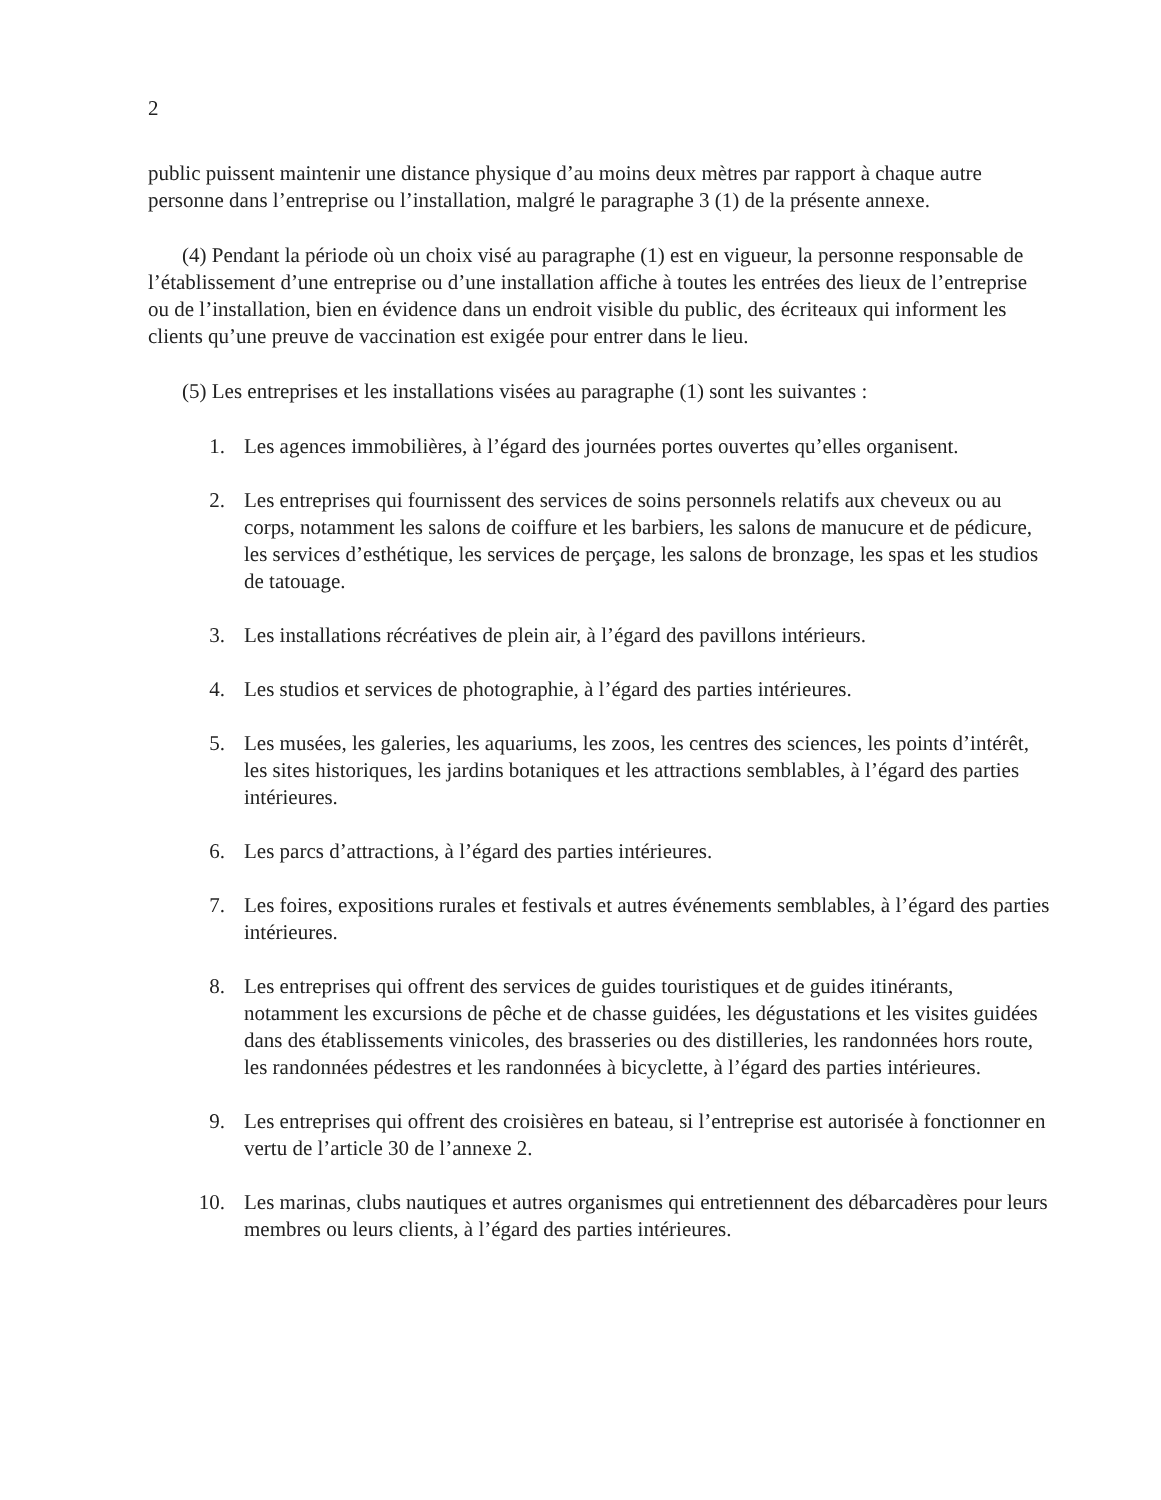2
public puissent maintenir une distance physique d’au moins deux mètres par rapport à chaque autre personne dans l’entreprise ou l’installation, malgré le paragraphe 3 (1) de la présente annexe.
(4) Pendant la période où un choix visé au paragraphe (1) est en vigueur, la personne responsable de l’établissement d’une entreprise ou d’une installation affiche à toutes les entrées des lieux de l’entreprise ou de l’installation, bien en évidence dans un endroit visible du public, des écriteaux qui informent les clients qu’une preuve de vaccination est exigée pour entrer dans le lieu.
(5) Les entreprises et les installations visées au paragraphe (1) sont les suivantes :
1. Les agences immobilières, à l’égard des journées portes ouvertes qu’elles organisent.
2. Les entreprises qui fournissent des services de soins personnels relatifs aux cheveux ou au corps, notamment les salons de coiffure et les barbiers, les salons de manucure et de pédicure, les services d’esthétique, les services de perçage, les salons de bronzage, les spas et les studios de tatouage.
3. Les installations récréatives de plein air, à l’égard des pavillons intérieurs.
4. Les studios et services de photographie, à l’égard des parties intérieures.
5. Les musées, les galeries, les aquariums, les zoos, les centres des sciences, les points d’intérêt, les sites historiques, les jardins botaniques et les attractions semblables, à l’égard des parties intérieures.
6. Les parcs d’attractions, à l’égard des parties intérieures.
7. Les foires, expositions rurales et festivals et autres événements semblables, à l’égard des parties intérieures.
8. Les entreprises qui offrent des services de guides touristiques et de guides itinérants, notamment les excursions de pêche et de chasse guidées, les dégustations et les visites guidées dans des établissements vinicoles, des brasseries ou des distilleries, les randonnées hors route, les randonnées pédestres et les randonnées à bicyclette, à l’égard des parties intérieures.
9. Les entreprises qui offrent des croisières en bateau, si l’entreprise est autorisée à fonctionner en vertu de l’article 30 de l’annexe 2.
10. Les marinas, clubs nautiques et autres organismes qui entretiennent des débarcadères pour leurs membres ou leurs clients, à l’égard des parties intérieures.